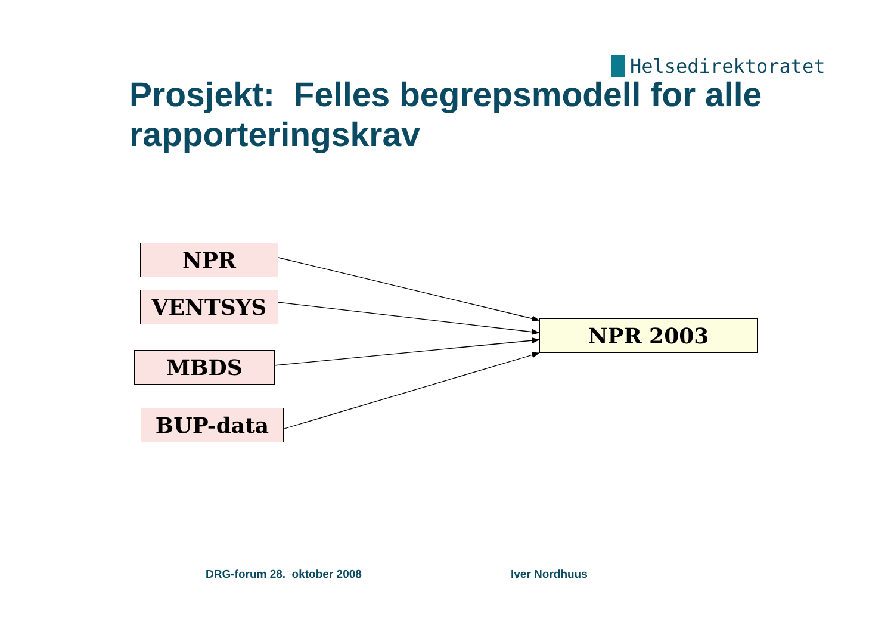Helsedirektoratet
Prosjekt: Felles begrepsmodell for alle rapporteringskrav
NPR
VENTSYS
MBDS
BUP-data
NPR 2003
DRG-forum 28. oktober 2008 Iver Nordhuus